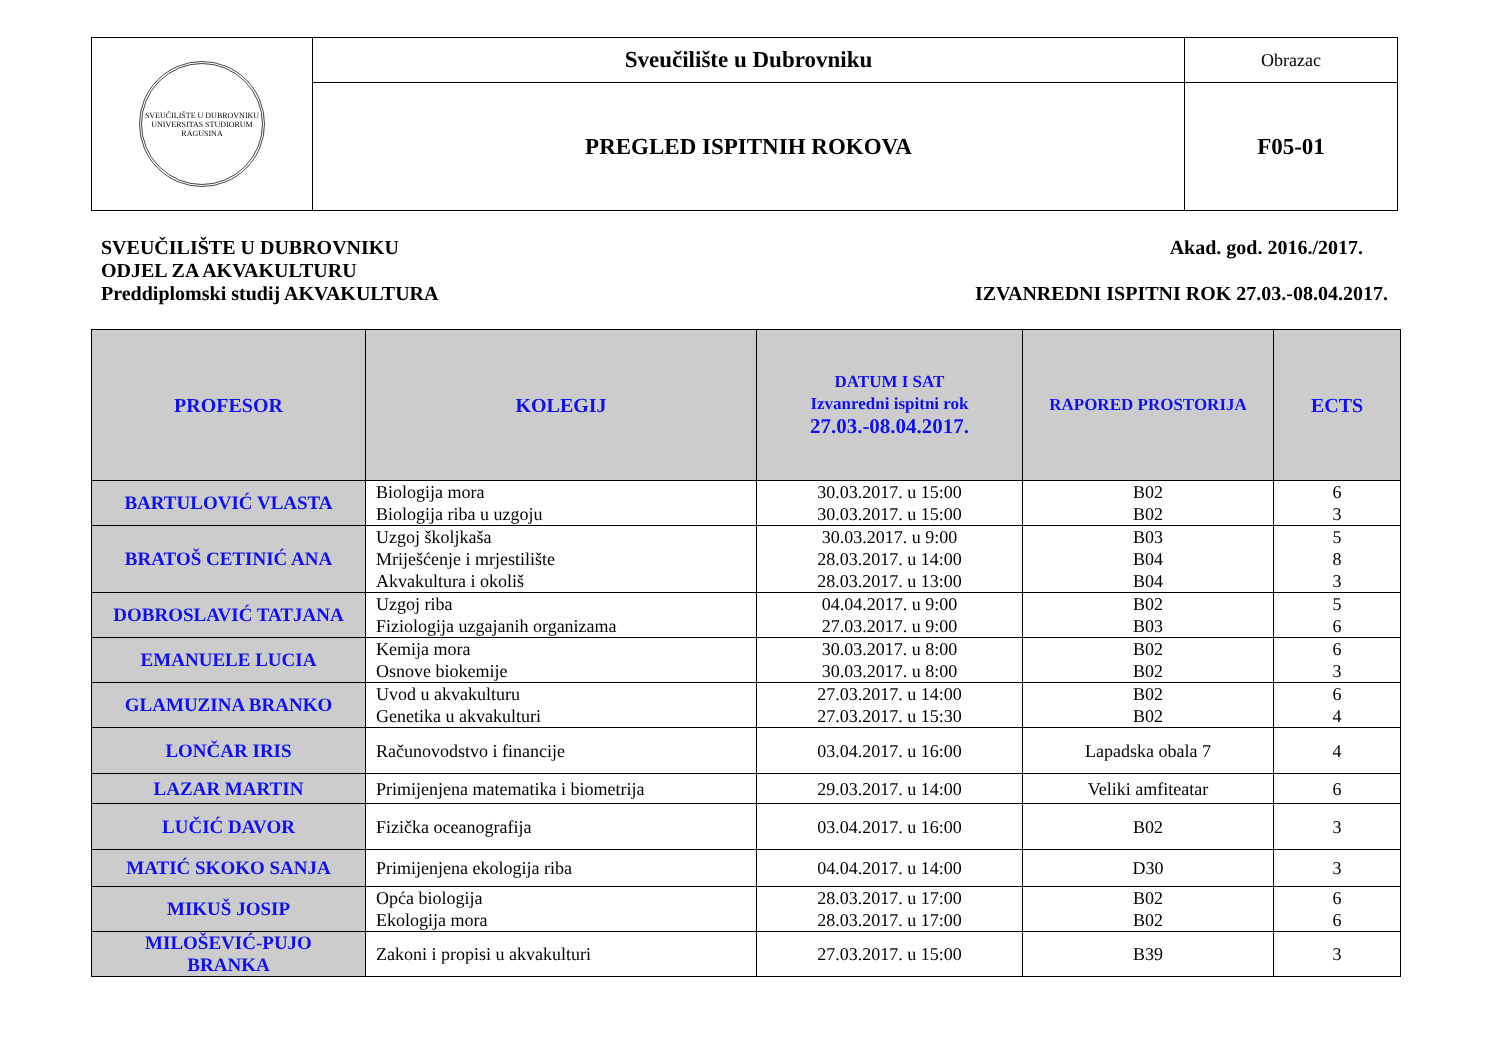| SVEUČILIŠTE U DUBROVNIKU UNIVERSITAS STUDIORUM RAGUSINA | Sveučilište u Dubrovniku | Obrazac |
| | PREGLED ISPITNIH ROKOVA | F05-01 |
SVEUČILIŠTE U DUBROVNIKU
ODJEL ZA AKVAKULTURU
Preddiplomski studij AKVAKULTURA
Akad. god. 2016./2017.
IZVANREDNI ISPITNI ROK 27.03.-08.04.2017.
| PROFESOR | KOLEGIJ | DATUM I SAT Izvanredni ispitni rok 27.03.-08.04.2017. | RAPORED PROSTORIJA | ECTS |
| --- | --- | --- | --- | --- |
| BARTULOVIĆ VLASTA | Biologija mora Biologija riba u uzgoju | 30.03.2017. u 15:00 30.03.2017. u 15:00 | B02 B02 | 6 3 |
| BRATOŠ CETINIĆ ANA | Uzgoj školjkaša Mriješćenje i mrjestilište Akvakultura i okoliš | 30.03.2017. u 9:00 28.03.2017. u 14:00 28.03.2017. u 13:00 | B03 B04 B04 | 5 8 3 |
| DOBROSLAVIĆ TATJANA | Uzgoj riba Fiziologija uzgajanih organizama | 04.04.2017. u 9:00 27.03.2017. u 9:00 | B02 B03 | 5 6 |
| EMANUELE LUCIA | Kemija mora Osnove biokemije | 30.03.2017. u 8:00 30.03.2017. u 8:00 | B02 B02 | 6 3 |
| GLAMUZINA BRANKO | Uvod u akvakulturu Genetika u akvakulturi | 27.03.2017. u 14:00 27.03.2017. u 15:30 | B02 B02 | 6 4 |
| LONČAR IRIS | Računovodstvo i financije | 03.04.2017. u 16:00 | Lapadska obala 7 | 4 |
| LAZAR MARTIN | Primijenjena matematika i biometrija | 29.03.2017. u 14:00 | Veliki amfiteatar | 6 |
| LUČIĆ DAVOR | Fizička oceanografija | 03.04.2017. u 16:00 | B02 | 3 |
| MATIĆ SKOKO SANJA | Primijenjena ekologija riba | 04.04.2017. u 14:00 | D30 | 3 |
| MIKUŠ JOSIP | Opća biologija Ekologija mora | 28.03.2017. u 17:00 28.03.2017. u 17:00 | B02 B02 | 6 6 |
| MILOŠEVIĆ-PUJO BRANKA | Zakoni i propisi u akvakulturi | 27.03.2017. u 15:00 | B39 | 3 |